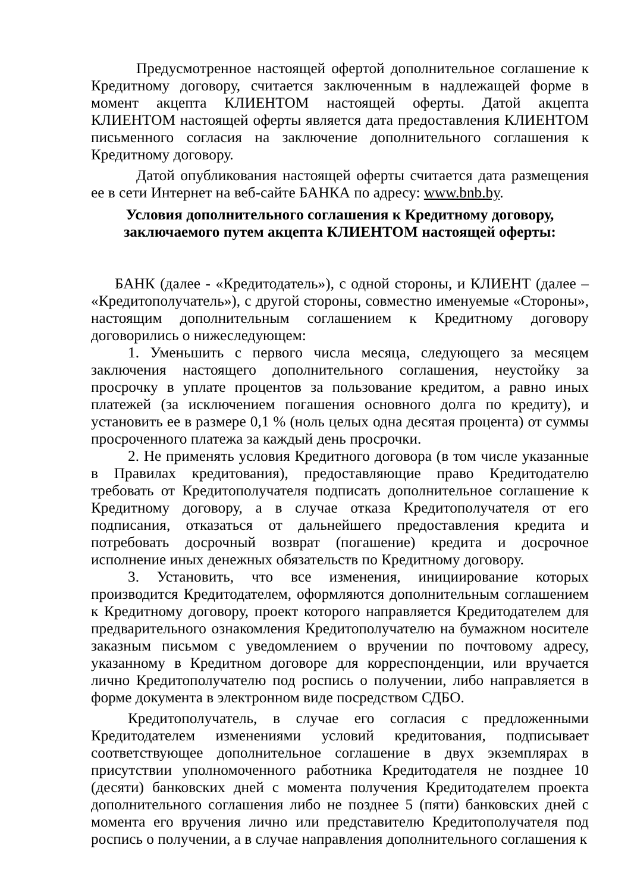Предусмотренное настоящей офертой дополнительное соглашение к Кредитному договору, считается заключенным в надлежащей форме в момент акцепта КЛИЕНТОМ настоящей оферты. Датой акцепта КЛИЕНТОМ настоящей оферты является дата предоставления КЛИЕНТОМ письменного согласия на заключение дополнительного соглашения к Кредитному договору.
Датой опубликования настоящей оферты считается дата размещения ее в сети Интернет на веб-сайте БАНКА по адресу: www.bnb.by.
Условия дополнительного соглашения к Кредитному договору,
заключаемого путем акцепта КЛИЕНТОМ настоящей оферты:
БАНК (далее - «Кредитодатель»), с одной стороны, и КЛИЕНТ (далее – «Кредитополучатель»), с другой стороны, совместно именуемые «Стороны», настоящим дополнительным соглашением к Кредитному договору договорились о нижеследующем:
1. Уменьшить с первого числа месяца, следующего за месяцем заключения настоящего дополнительного соглашения, неустойку за просрочку в уплате процентов за пользование кредитом, а равно иных платежей (за исключением погашения основного долга по кредиту), и установить ее в размере 0,1 % (ноль целых одна десятая процента) от суммы просроченного платежа за каждый день просрочки.
2. Не применять условия Кредитного договора (в том числе указанные в Правилах кредитования), предоставляющие право Кредитодателю требовать от Кредитополучателя подписать дополнительное соглашение к Кредитному договору, а в случае отказа Кредитополучателя от его подписания, отказаться от дальнейшего предоставления кредита и потребовать досрочный возврат (погашение) кредита и досрочное исполнение иных денежных обязательств по Кредитному договору.
3. Установить, что все изменения, инициирование которых производится Кредитодателем, оформляются дополнительным соглашением к Кредитному договору, проект которого направляется Кредитодателем для предварительного ознакомления Кредитополучателю на бумажном носителе заказным письмом с уведомлением о вручении по почтовому адресу, указанному в Кредитном договоре для корреспонденции, или вручается лично Кредитополучателю под роспись о получении, либо направляется в форме документа в электронном виде посредством СДБО.
Кредитополучатель, в случае его согласия с предложенными Кредитодателем изменениями условий кредитования, подписывает соответствующее дополнительное соглашение в двух экземплярах в присутствии уполномоченного работника Кредитодателя не позднее 10 (десяти) банковских дней с момента получения Кредитодателем проекта дополнительного соглашения либо не позднее 5 (пяти) банковских дней с момента его вручения лично или представителю Кредитополучателя под роспись о получении, а в случае направления дополнительного соглашения к